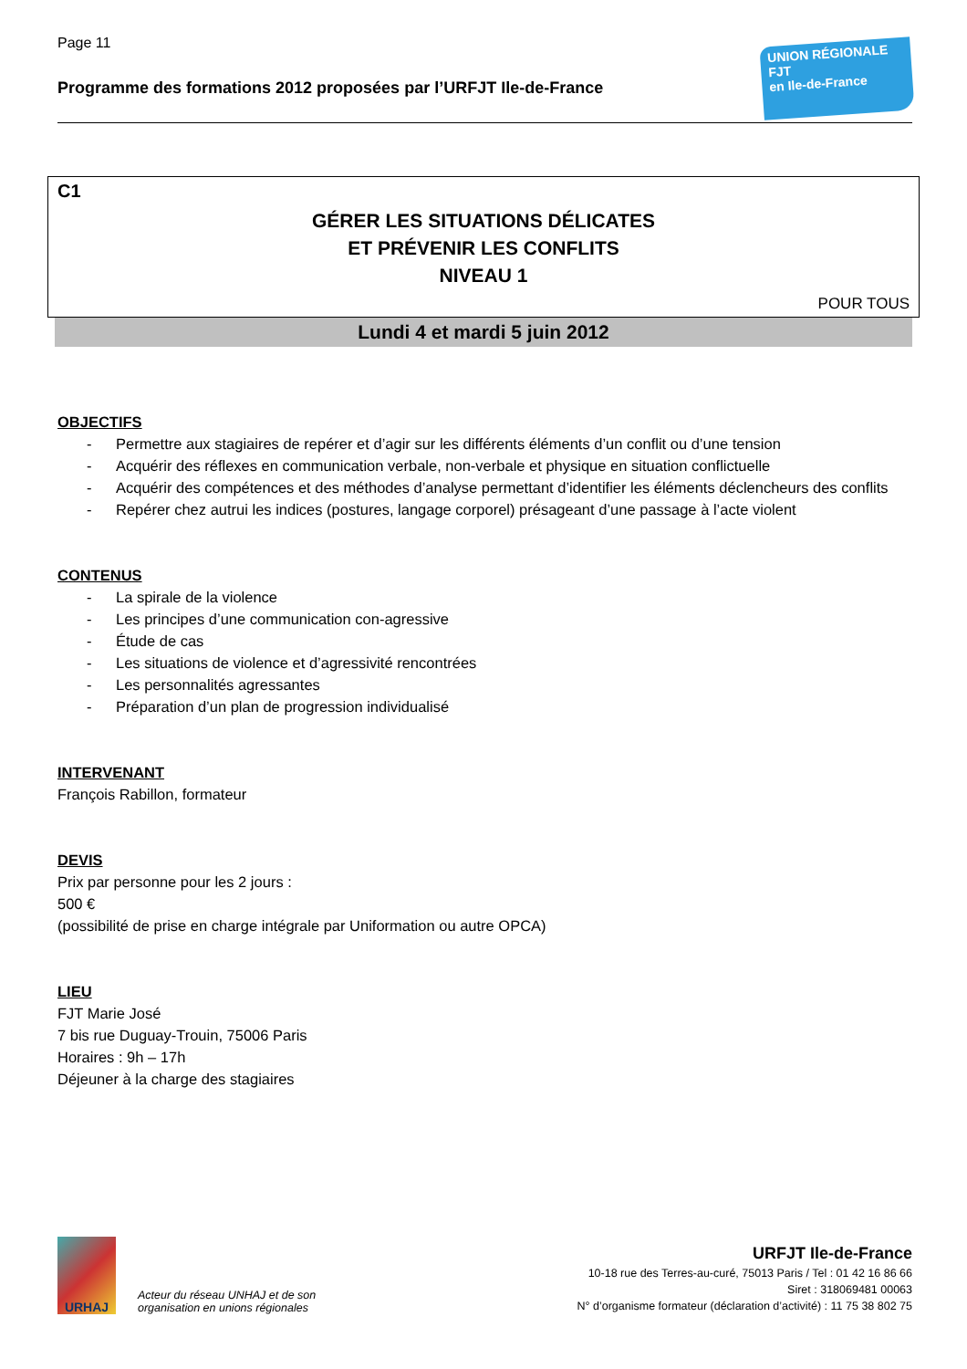Page 11
Programme des formations 2012 proposées par l’URFJT Ile-de-France
UNION RÉGIONALE
FJT
en Ile-de-France
C1
GÉRER LES SITUATIONS DÉLICATES
ET PRÉVENIR LES CONFLITS
NIVEAU 1
POUR TOUS
Lundi 4 et mardi 5 juin 2012
OBJECTIFS
- Permettre aux stagiaires de repérer et d’agir sur les différents éléments d’un conflit ou d’une tension
- Acquérir des réflexes en communication verbale, non-verbale et physique en situation conflictuelle
- Acquérir des compétences et des méthodes d’analyse permettant d’identifier les éléments déclencheurs des conflits
- Repérer chez autrui les indices (postures, langage corporel) présageant d’une passage à l’acte violent
CONTENUS
- La spirale de la violence
- Les principes d’une communication con-agressive
- Étude de cas
- Les situations de violence et d’agressivité rencontrées
- Les personnalités agressantes
- Préparation d’un plan de progression individualisé
INTERVENANT
François Rabillon, formateur
DEVIS
Prix par personne pour les 2 jours :
500 €
(possibilité de prise en charge intégrale par Uniformation ou autre OPCA)
LIEU
FJT Marie José
7 bis rue Duguay-Trouin, 75006 Paris
Horaires : 9h – 17h
Déjeuner à la charge des stagiaires
URHAJ
Acteur du réseau UNHAJ et de son
organisation en unions régionales
URFJT Ile-de-France
10-18 rue des Terres-au-curé, 75013 Paris / Tel : 01 42 16 86 66
Siret : 318069481 00063
N° d’organisme formateur (déclaration d’activité) : 11 75 38 802 75